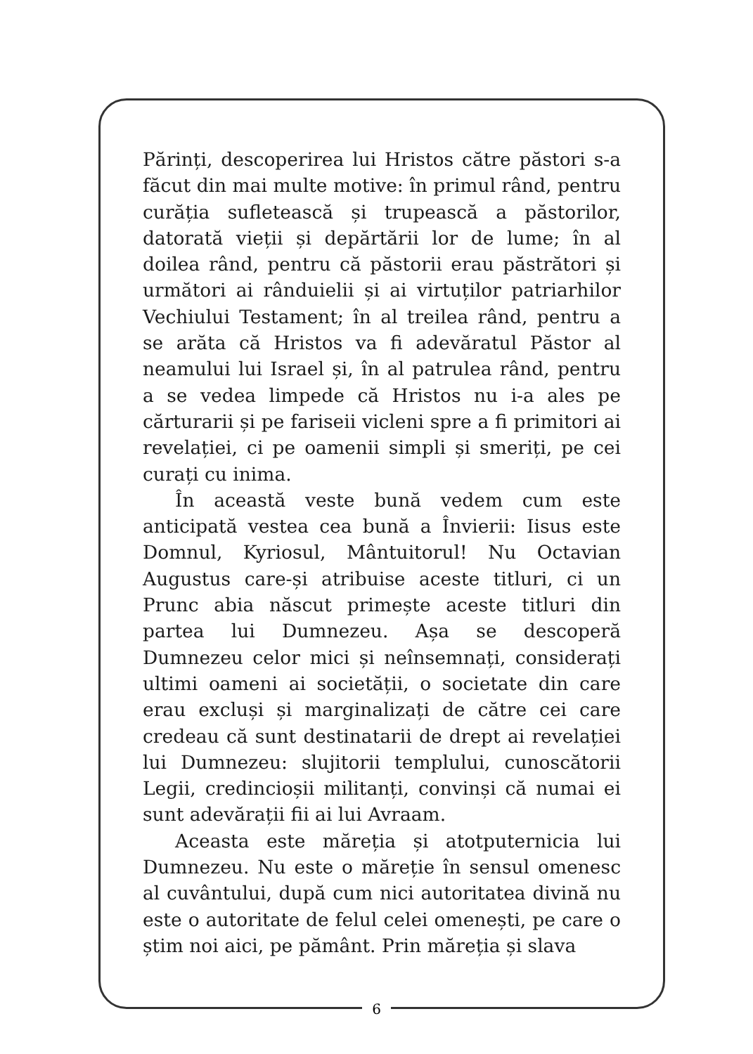Părinți, descoperirea lui Hristos către păstori s-a făcut din mai multe motive: în primul rând, pentru curăția sufletească și trupească a păstorilor, datorată vieții și depărtării lor de lume; în al doilea rând, pentru că păstorii erau păstrători și următori ai rânduielii și ai virtuților patriarhilor Vechiului Testament; în al treilea rând, pentru a se arăta că Hristos va fi adevăratul Păstor al neamului lui Israel și, în al patrulea rând, pentru a se vedea limpede că Hristos nu i-a ales pe cărturarii și pe fariseii vicleni spre a fi primitori ai revelației, ci pe oamenii simpli și smeriți, pe cei curați cu inima.
În această veste bună vedem cum este anticipată vestea cea bună a Învierii: Iisus este Domnul, Kyriosul, Mântuitorul! Nu Octavian Augustus care-și atribuise aceste titluri, ci un Prunc abia născut primește aceste titluri din partea lui Dumnezeu. Așa se descoperă Dumnezeu celor mici și neînsemnați, considerați ultimi oameni ai societății, o societate din care erau excluși și marginalizați de către cei care credeau că sunt destinatarii de drept ai revelației lui Dumnezeu: slujitorii templului, cunoscătorii Legii, credincioșii militanți, convinși că numai ei sunt adevărații fii ai lui Avraam.
Aceasta este măreția și atotputernicia lui Dumnezeu. Nu este o măreție în sensul omenesc al cuvântului, după cum nici autoritatea divină nu este o autoritate de felul celei omenești, pe care o știm noi aici, pe pământ. Prin măreția și slava
6